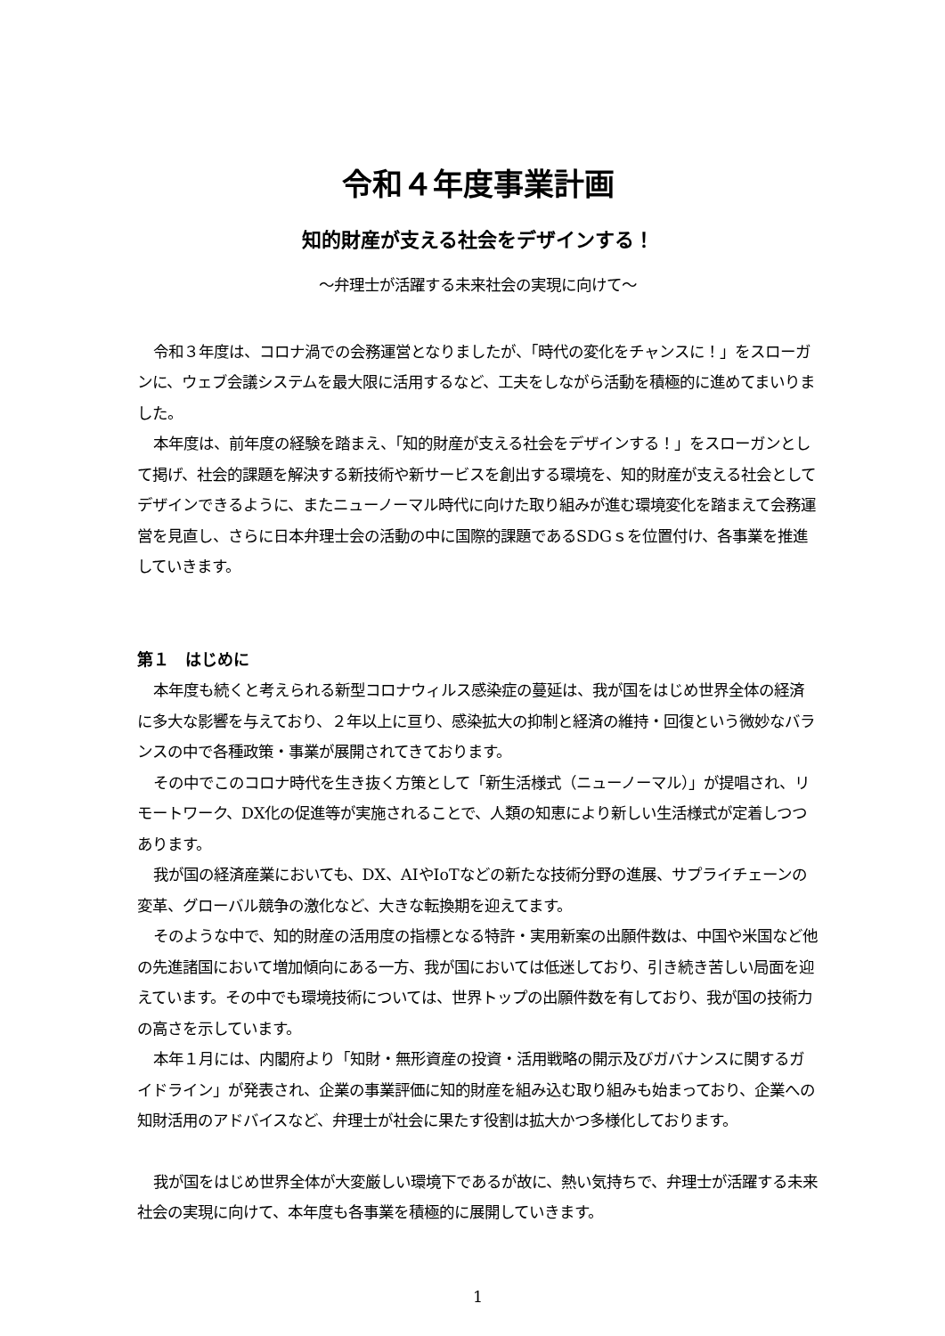令和４年度事業計画
知的財産が支える社会をデザインする！
～弁理士が活躍する未来社会の実現に向けて～
令和３年度は、コロナ渦での会務運営となりましたが、「時代の変化をチャンスに！」をスローガンに、ウェブ会議システムを最大限に活用するなど、工夫をしながら活動を積極的に進めてまいりました。
本年度は、前年度の経験を踏まえ、「知的財産が支える社会をデザインする！」をスローガンとして掲げ、社会的課題を解決する新技術や新サービスを創出する環境を、知的財産が支える社会としてデザインできるように、またニューノーマル時代に向けた取り組みが進む環境変化を踏まえて会務運営を見直し、さらに日本弁理士会の活動の中に国際的課題であるSDGｓを位置付け、各事業を推進していきます。
第１　はじめに
本年度も続くと考えられる新型コロナウィルス感染症の蔓延は、我が国をはじめ世界全体の経済に多大な影響を与えており、２年以上に亘り、感染拡大の抑制と経済の維持・回復という微妙なバランスの中で各種政策・事業が展開されてきております。
その中でこのコロナ時代を生き抜く方策として「新生活様式（ニューノーマル）」が提唱され、リモートワーク、DX化の促進等が実施されることで、人類の知恵により新しい生活様式が定着しつつあります。
我が国の経済産業においても、DX、AIやIoTなどの新たな技術分野の進展、サプライチェーンの変革、グローバル競争の激化など、大きな転換期を迎えてます。
そのような中で、知的財産の活用度の指標となる特許・実用新案の出願件数は、中国や米国など他の先進諸国において増加傾向にある一方、我が国においては低迷しており、引き続き苦しい局面を迎えています。その中でも環境技術については、世界トップの出願件数を有しており、我が国の技術力の高さを示しています。
本年１月には、内閣府より「知財・無形資産の投資・活用戦略の開示及びガバナンスに関するガイドライン」が発表され、企業の事業評価に知的財産を組み込む取り組みも始まっており、企業への知財活用のアドバイスなど、弁理士が社会に果たす役割は拡大かつ多様化しております。
我が国をはじめ世界全体が大変厳しい環境下であるが故に、熱い気持ちで、弁理士が活躍する未来社会の実現に向けて、本年度も各事業を積極的に展開していきます。
1